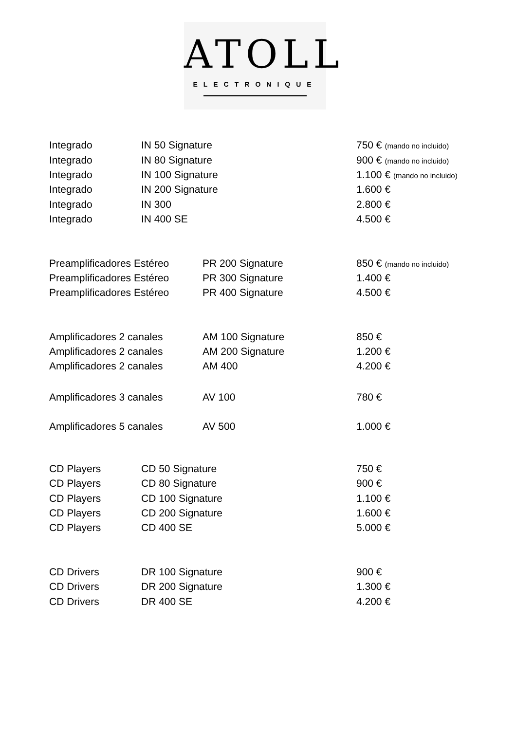ATOLL
ELECTRONIQUE
| Integrado | IN 50 Signature | 750 € (mando no incluido) |
| Integrado | IN 80 Signature | 900 € (mando no incluido) |
| Integrado | IN 100 Signature | 1.100 € (mando no incluido) |
| Integrado | IN 200 Signature | 1.600 € |
| Integrado | IN 300 | 2.800 € |
| Integrado | IN 400 SE | 4.500 € |
| Preamplificadores Estéreo | PR 200 Signature | 850 € (mando no incluido) |
| Preamplificadores Estéreo | PR 300 Signature | 1.400 € |
| Preamplificadores Estéreo | PR 400 Signature | 4.500 € |
| Amplificadores 2 canales | AM 100 Signature | 850 € |
| Amplificadores 2 canales | AM 200 Signature | 1.200 € |
| Amplificadores 2 canales | AM 400 | 4.200 € |
| Amplificadores 3 canales | AV 100 | 780 € |
| Amplificadores 5 canales | AV 500 | 1.000 € |
| CD Players | CD 50 Signature | 750 € |
| CD Players | CD 80 Signature | 900 € |
| CD Players | CD 100 Signature | 1.100 € |
| CD Players | CD 200 Signature | 1.600 € |
| CD Players | CD 400 SE | 5.000 € |
| CD Drivers | DR 100 Signature | 900 € |
| CD Drivers | DR 200 Signature | 1.300 € |
| CD Drivers | DR 400 SE | 4.200 € |